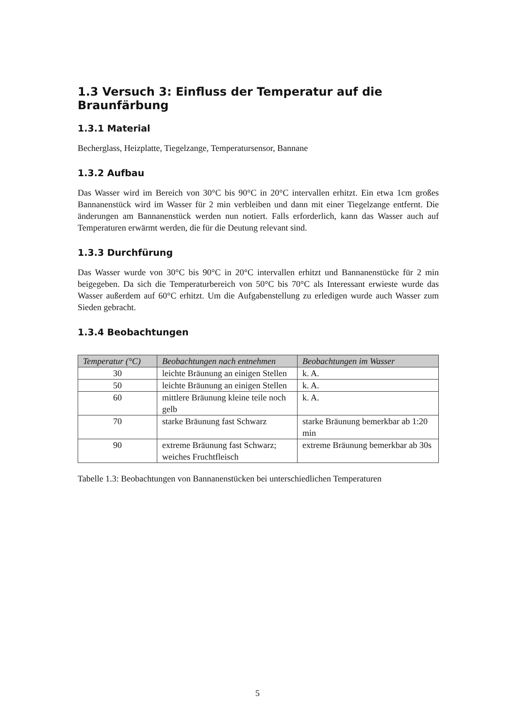1.3 Versuch 3: Einfluss der Temperatur auf die Braunfärbung
1.3.1 Material
Becherglass, Heizplatte, Tiegelzange, Temperatursensor, Bannane
1.3.2 Aufbau
Das Wasser wird im Bereich von 30°C bis 90°C in 20°C intervallen erhitzt. Ein etwa 1cm großes Bannanenstück wird im Wasser für 2 min verbleiben und dann mit einer Tiegelzange entfernt. Die änderungen am Bannanenstück werden nun notiert. Falls erforderlich, kann das Wasser auch auf Temperaturen erwärmt werden, die für die Deutung relevant sind.
1.3.3 Durchfürung
Das Wasser wurde von 30°C bis 90°C in 20°C intervallen erhitzt und Bannanenstücke für 2 min beigegeben. Da sich die Temperaturbereich von 50°C bis 70°C als Interessant erwieste wurde das Wasser außerdem auf 60°C erhitzt. Um die Aufgabenstellung zu erledigen wurde auch Wasser zum Sieden gebracht.
1.3.4 Beobachtungen
| Temperatur (°C) | Beobachtungen nach entnehmen | Beobachtungen im Wasser |
| --- | --- | --- |
| 30 | leichte Bräunung an einigen Stellen | k. A. |
| 50 | leichte Bräunung an einigen Stellen | k. A. |
| 60 | mittlere Bräunung kleine teile noch gelb | k. A. |
| 70 | starke Bräunung fast Schwarz | starke Bräunung bemerkbar ab 1:20 min |
| 90 | extreme Bräunung fast Schwarz; weiches Fruchtfleisch | extreme Bräunung bemerkbar ab 30s |
Tabelle 1.3: Beobachtungen von Bannanenstücken bei unterschiedlichen Temperaturen
5